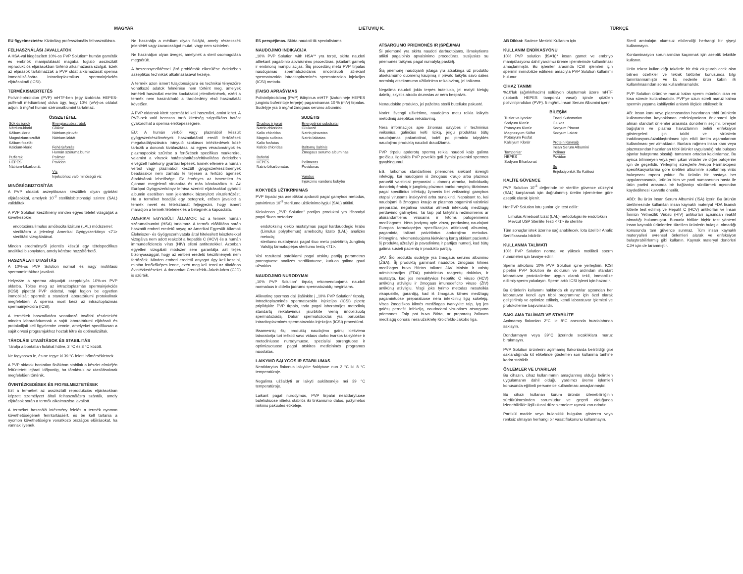MAGYAR
EU figyelmeztetés: Kizárólag professzionális felhasználásra.
FELHASZNÁLÁSI JAVALLATOK
A HSA-val kiegészített 10%-os PVP Solution* humán gaméták és embriók manipulálását magába foglaló asszisztált reprodukciós eljárásokban történő alkalmazásra szolgál. Ezek az eljárások tartalmazzák a PVP oldat alkalmazását sperma immobilizálására intracitoplazmikus spermainjekciós eljárásoknál (ICSI).
TERMÉKISMERTETÉS
Polivinil-pirrolidon (PVP) mHTF-ben (egy izotóniás HEPES-pufferolt médiumban) oldva úgy, hogy 10% (w/v)-os oldatot adjon. 5 mg/ml humán szérumalbumint tartalmaz.
ÖSSZETÉTEL
| Sók és ionok | Energiaszubsztrátok |
| Nátrium-klorid Kálium-klorid Magnézium-szulfát Kálium-foszfát Kalcium-klorid | Glükóz Nátrium-piruvát Nátrium-laktát Fehérjeforrás Humán szérumalbumin |
| Pufferek | Polimer |
| HEPES Nátrium-bikarbonát | Povidon Víz Injekcióhoz való minőségű víz |
MINŐSÉGBIZTOSÍTÁS
A PVP oldatok aszeptikusan készültek olyan gyártási eljárásokkal, amelyek 10<sup>-3</sup> sterilitásbiztonsági szintre (SAL) validáltak.
A PVP Solution készítmény minden egyes tételét vizsgálják a következőkre:
endotoxinra limulus amőbocita lizátum (LAL) módszerrel;
sterilitásra a jelenlegi Amerikai Gyógyszerkönyv <71> sterilitási vizsgálatával.
Minden eredményről jelentés készül egy tételspecifikus analitikai bizonylaton, amely kérésre hozzáférhető.
HASZNÁLATI UTASÍTÁS
A 10%-os PVP Solution normál és nagy motilitású spermamintákhoz javallott.
Helyezze a sperma aliquotját cseppfolyós 10%-os PVP oldatba. Töltse meg az intracitoplazmás spermainjekciós (ICSI) pipettát PVP oldattal, majd fogjon be egyetlen immobilizált spermát a standard laboratóriumi protokollnak megfelelően. A sperma most kész az intracitoplazmás spermainjekcióra (ICSI).
A termékek használatára vonatkozó további részletekért minden laboratóriumnak a saját laboratóriumi eljárásait és protokolljait kell figyelembe vennie, amelyeket specifikusan a saját orvosi programjukhoz hoztak létre és optimalizáltak.
TÁROLÁSI UTASÍTÁSOK ÉS STABILITÁS
Tárolja a bontatlan fiolákat hűtve, 2 °C és 8 °C között.
Ne fagyassza le, és ne tegye ki 39 °C feletti hőmérsékletnek.
A PVP oldatok bontatlan fiolákban stabilak a készlet címkéjén feltüntetett lejárati időpontig, ha tárolásuk az utasításoknak megfelelően történik.
ÓVINTÉZKEDÉSEK ÉS FIGYELMEZTETÉSEK
Ezt a terméket az asszisztált reprodukciós eljárásokban képzett személyzet általi felhasználásra szánták, amely eljárások során a termék alkalmazása javallott.
A terméket használó intézmény felelős a termék nyomon követhetőségének fenntartásáért, és be kell tartania a nyomon követhetőségre vonatkozó országos előírásokat, ha vannak ilyenek.
Ne használja a médium olyan fioláját, amely részecskék jelenlétét vagy zavarosságot mutat, vagy nem szintelen.
Ne használjon olyan üveget, amelynek a steril csomagolása megsérült.
A beszennyeződéssel járó problémák elkerülése érdekében aszeptikus technikák alkalmazásával kezelje.
A termék azon ismert tulajdonságaira és technikai tényezőire vonatkozó adatok felmérése nem történt meg, amelyek ismételt használat esetén kockázatot jelenthetnének, ezért a termék nem használható a tárolóedény első használatát követően.
A PVP oldatnak kitett spermát fel kell használni, amint lehet. A PVP-nek való hosszan tartó kitettség szignifikáns hatást gyakorolhat a sperma életképességére.
EU: A humán vérből vagy plazmából készült gyógyszerkészítmények használatából eredő fertőzések megakadályozására irányuló szokásos intézkedések közé tartozik a donorok kiválasztása, az egyes véradományok és plazmapoolok szűrése a fertőzések specifikus markereire, valamint a vírusok hatástalanítása/eltávolítása érdekében elvégzett hatékony gyártási lépések. Ennek ellenére a humán vérből vagy plazmából készült gyógyszerkészítmények beadásakor nem zárható ki teljesen a fertőző ágensek átadásának lehetősége. Ez érvényes az ismeretlen és újonnan megjelenő vírusokra és más kórokozókra is. Az Európai Gyógyszerkönyv leírása szerinti eljárásokkal gyártott albumin esetében nem jelentettek bizonyított vírusfertőzést. Ha a terméket beadják egy betegnek, erősen javallott a termék nevét és tételszámát feljegyezni, hogy ismert maradjon a termék tételének és a betegnek a kapcsolata.
AMERIKAI EGYESÜLT ÁLLAMOK: Ez a termék humán szérumalbumint (HSA) tartalmaz. A termék előállítása során használt emberi eredetű anyag az Amerikai Egyesült Államok Élelmiszer- és Gyógyszerhivatala által hitelesített készletekkel vizsgálva nem adott reakciót a hepatitis C (HCV) és a humán immundeficiencia vírus (HIV) elleni antitestekkel. Azonban egyetlen vizsgálati módszer sem garantálja azt teljes bizonyossággal, hogy az emberi eredetű készítmények nem fertőzőek. Minden emberi eredetű anyagot úgy kell kezelni, mintha fertőzőképes lenne, ezért meg kell tenni az általános óvintézkedéseket. A donorokat Creutzfeldt–Jakob-kórra (CJD) is szűrték.
LIETUVIŲ K.
ES perspėjimas. Skirta naudoti tik specialistams
NAUDOJIMO INDIKACIJA
„10% PVP Solution with HSA“* yra terpė, skirta naudoti atliekant pagalbinio apvaisinimo procedūras, įskaitant gametų ir embrionų manipuliacijas. Šių procedūrų metu PVP tirpalas naudojamas spermatozoidams imobilizuoti atliekant spermatozoido intracitoplazminės spermatozoido injekcijos (ICSI) metodu.
ĮTAISO APRAŠYMAS
Polivinilpirolidoną (PVP) ištirpinus mHTF (izotoninėje HEPES junginiu buferintoje terpėje) pagaminamas 10 % (m/v) tirpalas. Sudėtyje yra 5 mg/ml žmogaus serumo albumino.
SUDĖTIS
| Druskos ir jonai | Energetiniai substratai |
| Natrio chloridas Kalio chloridas Magnio sulfatas Kalio fosfatas Kalcio chloridas | Gliukozė Natrio piruvatas Natrio laktatas Baltymų šaltinis Žmogaus serumo albuminas |
| Buferiai | |
| HEPES Natrio bikarbonatas | Polimeras Povidonas Vanduo Injekcinio vandens kokybė |
KOKYBĖS UŽTIKRINIMAS
PVP tirpalai yra aseptiškai apdoroti pagal gamybos metodus, patvirtintus 10<sup>-3</sup> sterilumo užtikrinimo lygiui (SAL) atitikti.
Kiekvienos „PVP Solution“ partijos produktai yra išbandyti pagal šiuos metodus:
endotoksinų kiekio nustatymas pagal kardauodegio krabo (Limulus polyphemus) amebocitų lizato (LAL) analizės metodą;
sterilumo nustatymas pagal šiuo metu patvirtintą Jungtinių Valstijų farmakopėjos sterilumo testą <71>.
Visi rezultatai pateikiami pagal atskirų partijų parametrus parengtuose analizės sertifikatuose, kuriuos galima gauti užsakius.
NAUDOJIMO NURODYMAI
„10% PVP Solution“ tirpalą rekomenduojama naudoti normalaus ir didelio judrumo spermatozoidų mėginiams.
Alikvotinę spermos dalį įlašinkite į „10% PVP Solution“ tirpalą. Intracitoplazminės spermatozoido injekcijos (ICSI) pipetę pripildykite PVP tirpalo, tada pagal laboratorijos metodinių standartų reikalavimus įsiurbkite vieną imobilizuotą spermatozoidą. Dabar spermatozoidas yra paruoštas intracitoplazminės spermatozoido injekcijos (ICSI) procedūrai.
Išsamesnių šių produktų naudojimo gairių kiekviena laboratorija turi ieškoti savo vidaus darbo tvarkos taisyklėse ir metodiniuose nurodymuose, specialiai parengtuose ir optimizuotuose pagal atskiros medicininės programos nuostatas.
LAIKYMO SĄLYGOS IR STABILUMAS
Neatidarytus flakonus laikykite šaldytuve nuo 2 °C iki 8 °C temperatūroje.
Negalima užšaldyti ar laikyti aukštesnėje nei 39 °C temperatūroje.
Laikant pagal nurodymus, PVP tirpalai neatidarytuose buteliukuose išlieka stabilūs iki tinkamumo datos, pažymėtos rinkinio pakuotės etiketėje.
ATSARGUMO PRIEMONĖS IR ĮSPĖJIMAI
Ši priemonė yra skirta naudoti darbuotojams, išmokytiems atlikti pagalbinio apvaisinimo procedūras, susijusias su priemonės taikymu pagal numatytą paskirtį.
Šią priemonę naudojanti įstaiga yra atsakinga už produkto atsekamumo duomenų kaupimą ir privalo laikytis savo šalies norminių atsekamumo užtikrinimo reikalavimų, jei taikoma.
Negalima naudoti jokio terpės buteliuko, jei matyti kietųjų dalelių, skystis atrodo drumstas ar nėra bespalvis.
Nenaudokite produkto, jei pažeista sterili buteliuko pakuotė.
Norint išvengti užkrėtimo, naudojimo metu reikia laikytis metodinių aseptikos reikalavimų.
Nėra informacijos apie žinomas savybes ir techninius veiksnius, galinčius kelti riziką, jeigu produktas būtų naudojamas pakartotinai, todėl po pirminio talpyklės naudojimo produktą naudoti draudžiama.
PVP tirpalu apdorotą spermą reikia naudoti kaip galima greičiau. Ilgalaikis PVP poveikis gali žymiai pakenkti spermos gyvybingumui.
ES. Taikomos standartinės priemonės siekiant išvengti infekcijų, kai naudojami iš žmogaus kraujo arba plazmos paruošti vaistiniai preparatai – donorų atranka, individualių donorinių ėminių ir jungtinių plazmos banko mėginių tikrinimas pagal specifinius infekcijų žymenis bei veiksmingi gamybos etapai virusams inaktyvinti arba sunaikinti. Nepaisant to, kai naudojami iš žmogaus kraujo ar plazmos pagaminti vaistiniai preparatai, negalima visiškai atmesti infekuotų medžiagų perdavimo galimybės. Tai taip pat taikytina nežinomiems ar atsirandantiems virusams ir kitoms patogeninėms medžiagoms. Nėra įrodymų apie virusų perdavimą naudojant Europos farmakopėjos specifikacijas atitinkantį albuminą, pagamintą taikant patvirtintus apdorojimo metodus. Primygtinai rekomenduojama kiekvieną kartą skiriant pacientui šį produktą užrašyti jo pavadinimą ir partijos numerį, kad būtų galima susieti pacientą ir produkto partiją.
JAV. Šio produkto sudėtyje yra žmogaus serumo albumino (ŽSA). Šį produktą gaminant naudotos žmogaus kilmės medžiagos buvo ištirtos taikant JAV Maisto ir vaistų administracijos (FDA) patvirtintus reagentų rinkinius, ir nustatyta, kad jos nereaktyvios hepatito C viruso (HCV) antikūnų atžvilgiu ir žmogaus imunodeficito viruso (ŽIV) antikūnų atžvilgiu. Visgi joks tyrimo metodas nesuteikia visapusiškų garantijų, kad iš žmogaus kilmės medžiagų pagamintuose preparatuose nėra infekcinių ligų sukėlėjų. Visas žmogiškos kilmės medžiagas tvarkykite taip, lyg jos galėtų pernešti infekciją, naudodami visuotines atsargumo priemones. Taip pat buvo ištirta, ar preparatų žaliavos medžiagų donorai nėra užsikrėtę Kroicfeldo-Jakobo liga.
TÜRKÇE
AB Dikkat: Sadece Mesleki Kullanım için
KULLANIM ENDİKASYONU
10% PVP solution (İSA'lı)* insan gamet ve embriyo manipülasyonu dahil yardımcı üreme işlemlerinde kullanılması amaçlanmıştır. Bu işlemler arasında ICSI işlemleri için spermin immobilize edilmesi amacıyla PVP Solution kullanımı bulunur.
CİHAZ TANIMI
%10'luk (ağırlık/hacim) solüsyon oluşturmak üzere mHTF (izotonik HEPES tamponlu vasat) içinde çözülen polivinilpirolidon (PVP). 5 mg/mL İnsan Serum Albumini içerir.
BİLEŞİM
| Tuzlar ve İyonlar | Enerji Substratları |
| Sodyum Klorür Potasyum Klorür Magnezyum Sülfat Potasyum Fosfat Kalsiyum Klorür | Glukoz Sodyum Piruvat Sodyum Laktat Protein Kaynağı İnsan Serum Albumini |
| Tamponlar | Polimer |
| HEPES Sodyum Bikarbonat | Povidon Su Enjeksiyonluk Su Kalitesi |
KALİTE GÜVENCE
PVP Solution 10<sup>-3</sup> değerinde bir sterilite güvence düzeyini (SAL) karşılamak için doğrulanmış üretim işlemlerine göre aseptik olarak işlenir.
Her PVP Solution lotu şunlar için test edilir:
Limulus Amebosit Lizat (LAL) metodolojisi ile endotoksin
Mevcut USP Sterilite Testi <71> ile sterilite
Tüm sonuçlar istek üzerine sağlanabilecek, lota özel bir Analiz Sertifikasında bildirilir.
KULLANMA TALİMATI
10% PVP Solution normal ve yüksek motiliteli sperm numuneleri için tavsiye edilir.
Sperm alikotunu 10% PVP Solution içine yerleştirin. ICSI pipetini PVP Solution ile doldurun ve ardından standart laboratuvar protokollerine uygun olarak tekli, immobilize edilmiş sperm yakalayın. Sperm artık ICSI işlemi için hazırdır.
Bu ürünlerin kullanımı hakkında ek ayrıntılar açısından her laboratuvar kendi ayrı tıbbi programınız için özel olarak geliştirilmiş ve optimize edilmiş, kendi laboratuvar işlemleri ve protokollerine başvurmalıdır.
SAKLAMA TALİMATI VE STABİLİTE
Açılmamış flakonları 2°C ile 8°C arasında buzdolabında saklayın.
Dondurmayın veya 39°C üzerinde sıcaklıklara maruz bırakmayın.
PVP Solution ürünlerini açılmamış flakonlarda belirtildiği gibi saklandığında kit etiketinde gösterilen son kullanma tarihine kadar stabildir.
ÖNLEMLER VE UYARILAR
Bu cihazın, cihaz kullanımının amaçlanmış olduğu belirtilen uygulamanın dahil olduğu yardımcı üreme işlemleri konusunda eğitimli personelce kullanılması amaçlanmıştır.
Bu cihazı kullanan kurum ürünün izlenebilirliğinin sürdürülmesinden sorumludur ve geçerli olduğunda izlenebilirlikle ilgili ulusal düzenlemelere uymak zorundadır.
Partikül madde veya bulanıklık bulguları gösteren veya renksiz olmayan herhangi bir vasat flakonunu kullanmayın.
Steril ambalajın olumsuz etkilendiği herhangi bir şişeyi kullanmayın.
Kontaminasyon sorunlarından kaçınmak için aseptik teknikle kullanın.
Ürün tekrar kullanıldığı takdirde bir risk oluşturabilecek olan bilinen özellikler ve teknik faktörler konusunda bilgi tanımlanmamıştır ve bu nedenle ürün kabın ilk kullanılmasından sonra kullanılmamalıdır.
PVP Solution ürününe maruz kalan sperm mümkün olan en kısa sürede kullanılmalıdır. PVP'ye uzun süreli maruz kalma spermin yaşama kabiliyetini anlamlı ölçüde etkileyebilir.
AB: İnsan kanı veya plazmasından hazırlanan tıbbi ürünlerin kullanımından kaynaklanan enfeksiyonların önlenmesi için alınan standart önlemler arasında donörlerin seçimi, bireysel bağışların ve plazma havuzlarının belirli enfeksiyon göstergeleri için takibi ve virüslerin inaktivasyonu/uzaklaştırılması için etkili üretim aşamalarının kullanılması yer almaktadır. Bunlara rağmen insan kanı veya plazmasından hazırlanan tıbbi ürünler uygulandığında bulaşıcı ajanlar bulaştırma olasılığı tamamen ortadan kaldırılamaz. Bu ayrıca bilinmeyen veya yeni çıkan virüsler ve diğer patojenler için de geçerlidir. Yerleşmiş süreçlerle Avrupa Farmakopesi spesifikasyonlarına göre üretilen albuminle ispatlanmış virüs bulaşması raporu yoktur. Bu ürünün bir hastaya her uygulanmasında, ürünün isim ve parti numarasının hasta ile ürün partisi arasında bir bağlantıyı sürdürmek açısından kaydedilmesi kuvvetle önerilir.
ABD: Bu ürün İnsan Serum Albumini (İSA) içerir. Bu ürünün üretilmesinde kullanılan insan kaynaklı materyal FDA lisanslı kitlerle test edilmiş ve Hepatit C (HCV) antikorları ve İnsan İmmün Yetmezlik Virüsü (HIV) antikorları açısından reaktif olmadığı bulunmuştur. Bununla birlikte hiçbir test yöntemi insan kaynaklı ürünlerden türetilen ürünlerin bulaşıcı olmadığı konusunda tam güvence sunmaz. Tüm insan kaynaklı materyalleri evrensel önlemleri alarak ve enfeksiyon bulaştırabilirlermiş gibi kullanın. Kaynak materyal donörleri CJH için de taranmıştır.